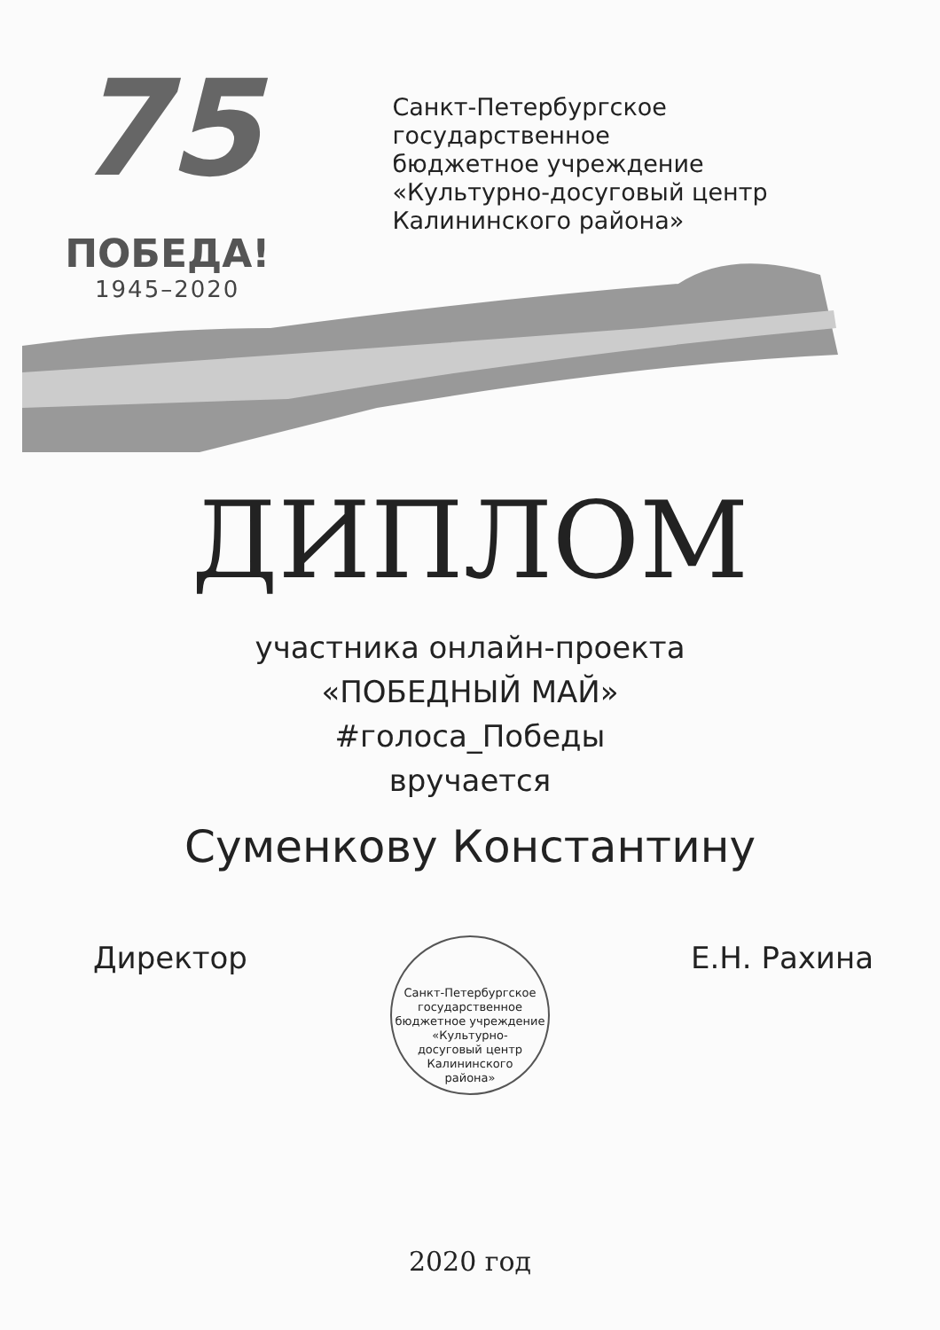75
ПОБЕДА!
1945–2020
Санкт-Петербургское государственное
бюджетное учреждение
«Культурно-досуговый центр
Калининского района»
ДИПЛОМ
участника онлайн-проекта
«ПОБЕДНЫЙ МАЙ»
#голоса_Победы
вручается
Суменкову Константину
Директор Е.Н. Рахина
Санкт-Петербургское государственное бюджетное учреждение
«Культурно-
досуговый центр
Калининского
района»
2020 год